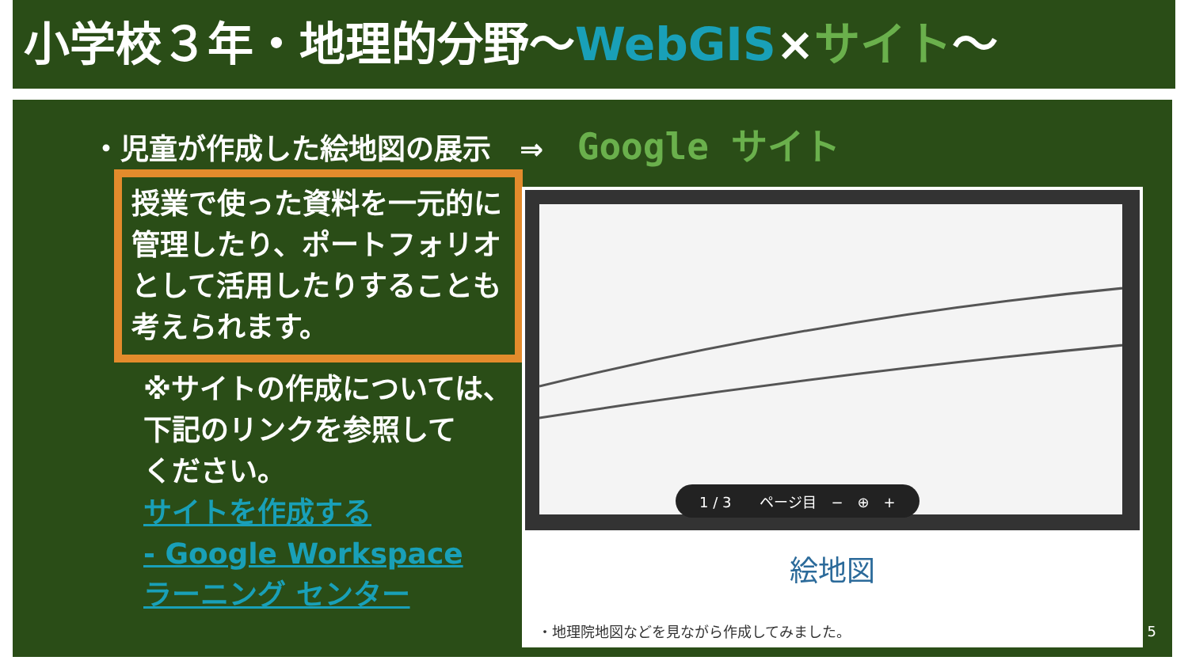小学校３年・地理的分野～WebGIS×サイト～
・児童が作成した絵地図の展示　⇒ Google サイト
授業で使った資料を一元的に管理したり、ポートフォリオとして活用したりすることも考えられます。
※サイトの作成については、
下記のリンクを参照して
ください。
サイトを作成する
- Google Workspace
ラーニング センター
1 / 3　　ページ目　−　⊕　+
絵地図
・地理院地図などを見ながら作成してみました。
5